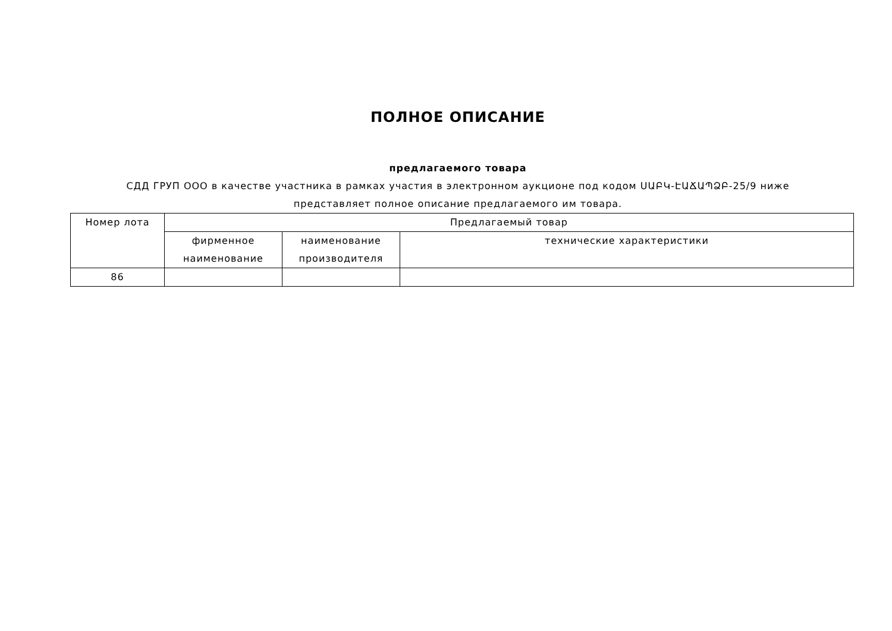ПОЛНОЕ ОПИСАНИЕ
предлагаемого товара
СДД ГРУП ООО в качестве участника в рамках участия в электронном аукционе под кодом ՍԱԲԿ-ԷԱՃԱՊՁԲ-25/9 ниже представляет полное описание предлагаемого им товара.
| Номер лота | Предлагаемый товар | | |
| --- | --- | --- | --- |
| | фирменное наименование | наименование производителя | технические характеристики |
| 86 | | | |